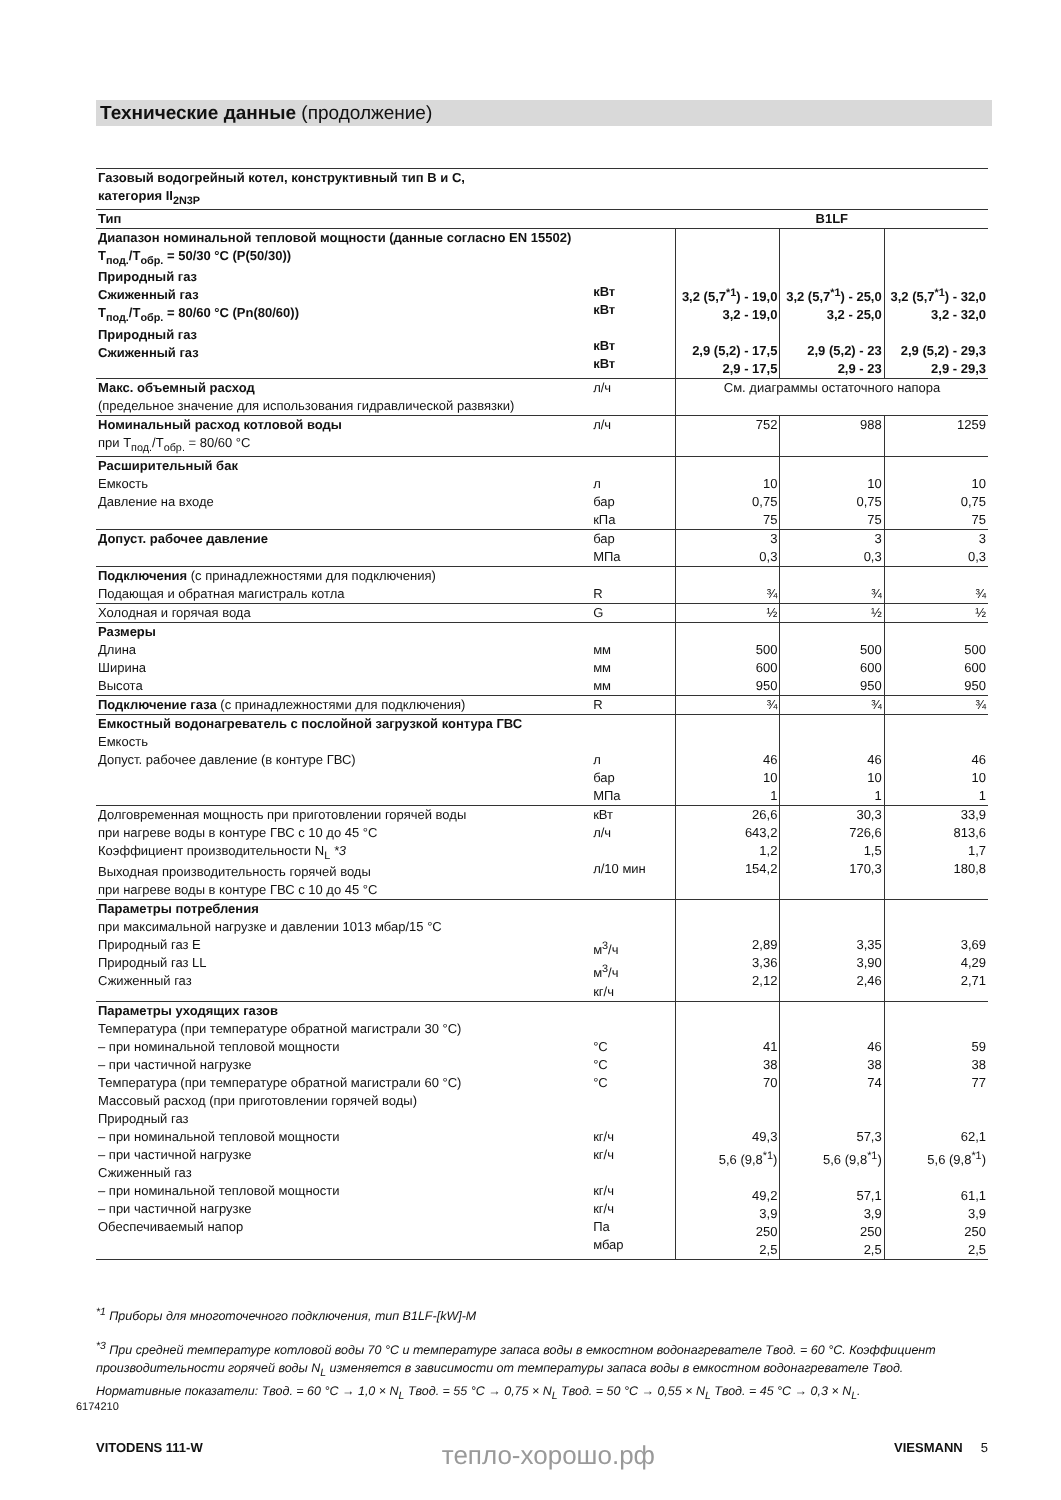Технические данные (продолжение)
| Газовый водогрейный котел, конструктивный тип B и C, категория II<sub>2N3P</sub> | | | | |
| Тип | | B1LF | | |
| Диапазон номинальной тепловой мощности (данные согласно EN 15502) T<sub>под.</sub>/T<sub>обр.</sub> = 50/30 °C (P(50/30)) Природный газ Сжиженный газ T<sub>под.</sub>/T<sub>обр.</sub> = 80/60 °C (Pn(80/60)) Природный газ Сжиженный газ | кВт кВт кВт кВт | 3,2 (5,7<sup>*1</sup>) - 19,0 3,2 - 19,0 2,9 (5,2) - 17,5 2,9 - 17,5 | 3,2 (5,7<sup>*1</sup>) - 25,0 3,2 - 25,0 2,9 (5,2) - 23 2,9 - 23 | 3,2 (5,7<sup>*1</sup>) - 32,0 3,2 - 32,0 2,9 (5,2) - 29,3 2,9 - 29,3 |
| Макс. объемный расход (предельное значение для использования гидравлической развязки) | л/ч | См. диаграммы остаточного напора | | |
| Номинальный расход котловой воды при T<sub>под.</sub>/T<sub>обр.</sub> = 80/60 °C | л/ч | 752 | 988 | 1259 |
| Расширительный бак Емкость Давление на входе | л бар кПа | 10 0,75 75 | 10 0,75 75 | 10 0,75 75 |
| Допуст. рабочее давление | бар МПа | 3 0,3 | 3 0,3 | 3 0,3 |
| Подключения (с принадлежностями для подключения) Подающая и обратная магистраль котла | R | ¾ | ¾ | ¾ |
| Холодная и горячая вода | G | ½ | ½ | ½ |
| Размеры Длина Ширина Высота | мм мм мм | 500 600 950 | 500 600 950 | 500 600 950 |
| Подключение газа (с принадлежностями для подключения) | R | ¾ | ¾ | ¾ |
| Емкостный водонагреватель с послойной загрузкой контура ГВС Емкость Допуст. рабочее давление (в контуре ГВС) | л бар МПа | 46 10 1 | 46 10 1 | 46 10 1 |
| Долговременная мощность при приготовлении горячей воды при нагреве воды в контуре ГВС с 10 до 45 °C Коэффициент производительности N<sub>L</sub> *3 Выходная производительность горячей воды при нагреве воды в контуре ГВС с 10 до 45 °C | кВт л/ч л/10 мин | 26,6 643,2 1,2 154,2 | 30,3 726,6 1,5 170,3 | 33,9 813,6 1,7 180,8 |
| Параметры потребления при максимальной нагрузке и давлении 1013 мбар/15 °C Природный газ E Природный газ LL Сжиженный газ | м<sup>3</sup>/ч м<sup>3</sup>/ч кг/ч | 2,89 3,36 2,12 | 3,35 3,90 2,46 | 3,69 4,29 2,71 |
| Параметры уходящих газов Температура (при температуре обратной магистрали 30 °C) – при номинальной тепловой мощности – при частичной нагрузке Температура (при температуре обратной магистрали 60 °C) Массовый расход (при приготовлении горячей воды) Природный газ – при номинальной тепловой мощности – при частичной нагрузке Сжиженный газ – при номинальной тепловой мощности – при частичной нагрузке Обеспечиваемый напор | °C °C °C кг/ч кг/ч кг/ч кг/ч Па мбар | 41 38 70 49,3 5,6 (9,8<sup>*1</sup>) 49,2 3,9 250 2,5 | 46 38 74 57,3 5,6 (9,8<sup>*1</sup>) 57,1 3,9 250 2,5 | 59 38 77 62,1 5,6 (9,8<sup>*1</sup>) 61,1 3,9 250 2,5 |
<sup>*1</sup> Приборы для многоточечного подключения, тип B1LF-[kW]-M
<sup>*3</sup> При средней температуре котловой воды 70 °C и температуре запаса воды в емкостном водонагревателе Tвод. = 60 °C. Коэффициент производительности горячей воды N<sub>L</sub> изменяется в зависимости от температуры запаса воды в емкостном водонагревателе Tвод.
Нормативные показатели: Tвод. = 60 °C → 1,0 × N<sub>L</sub> Tвод. = 55 °C → 0,75 × N<sub>L</sub> Tвод. = 50 °C → 0,55 × N<sub>L</sub> Tвод. = 45 °C → 0,3 × N<sub>L</sub>.
6174210
VITODENS 111-W тепло-хорошо.рф VIESMANN 5